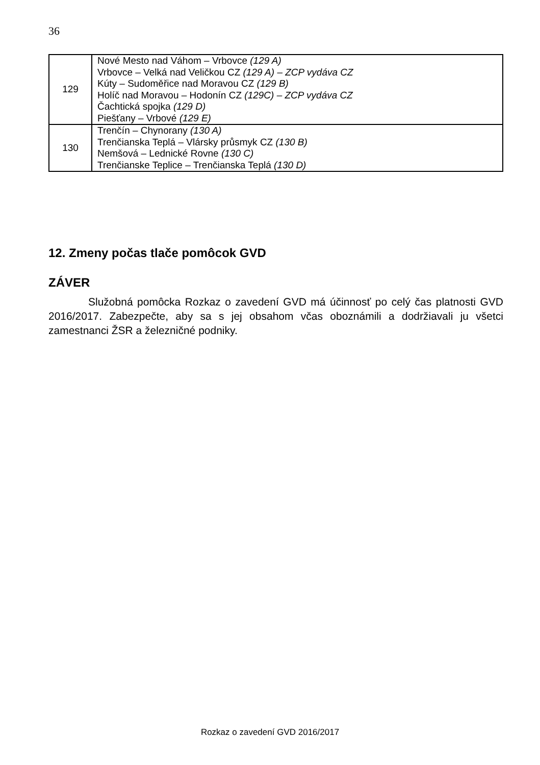36
| 129 | Nové Mesto nad Váhom – Vrbovce (129 A) Vrbovce – Velká nad Veličkou CZ (129 A) – ZCP vydáva CZ Kúty – Sudoměřice nad Moravou CZ (129 B) Holíč nad Moravou – Hodonín CZ (129C) – ZCP vydáva CZ Čachtická spojka (129 D) Piešťany – Vrbové (129 E) |
| 130 | Trenčín – Chynorany (130 A) Trenčianska Teplá – Vlársky průsmyk CZ (130 B) Nemšová – Lednické Rovne (130 C) Trenčianske Teplice – Trenčianska Teplá (130 D) |
12. Zmeny počas tlače pomôcok GVD
ZÁVER
Služobná pomôcka Rozkaz o zavedení GVD má účinnosť po celý čas platnosti GVD 2016/2017. Zabezpečte, aby sa s jej obsahom včas oboznámili a dodržiavali ju všetci zamestnanci ŽSR a železničné podniky.
Rozkaz o zavedení GVD 2016/2017